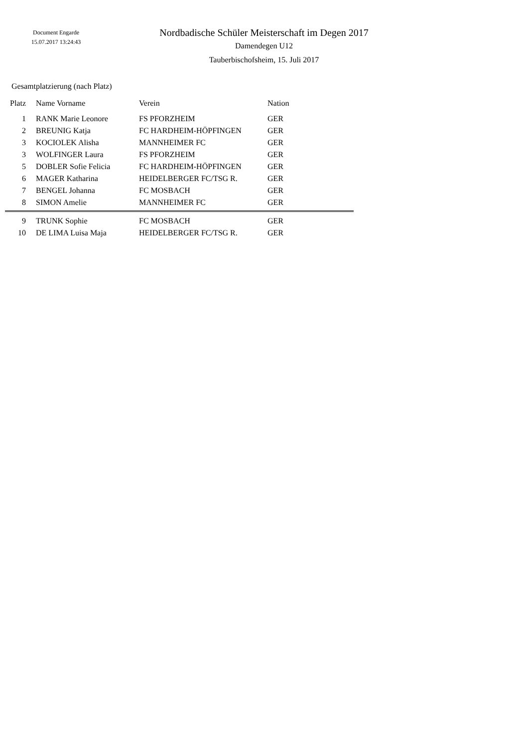Document Engarde
15.07.2017 13:24:43
Nordbadische Schüler Meisterschaft im Degen 2017
Damendegen U12
Tauberbischofsheim, 15. Juli 2017
Gesamtplatzierung (nach Platz)
| Platz | Name Vorname | Verein | Nation |
| --- | --- | --- | --- |
| 1 | RANK Marie Leonore | FS PFORZHEIM | GER |
| 2 | BREUNIG Katja | FC HARDHEIM-HÖPFINGEN | GER |
| 3 | KOCIOLEK Alisha | MANNHEIMER FC | GER |
| 3 | WOLFINGER Laura | FS PFORZHEIM | GER |
| 5 | DOBLER Sofie Felicia | FC HARDHEIM-HÖPFINGEN | GER |
| 6 | MAGER Katharina | HEIDELBERGER FC/TSG R. | GER |
| 7 | BENGEL Johanna | FC MOSBACH | GER |
| 8 | SIMON Amelie | MANNHEIMER FC | GER |
| 9 | TRUNK Sophie | FC MOSBACH | GER |
| 10 | DE LIMA Luisa Maja | HEIDELBERGER FC/TSG R. | GER |